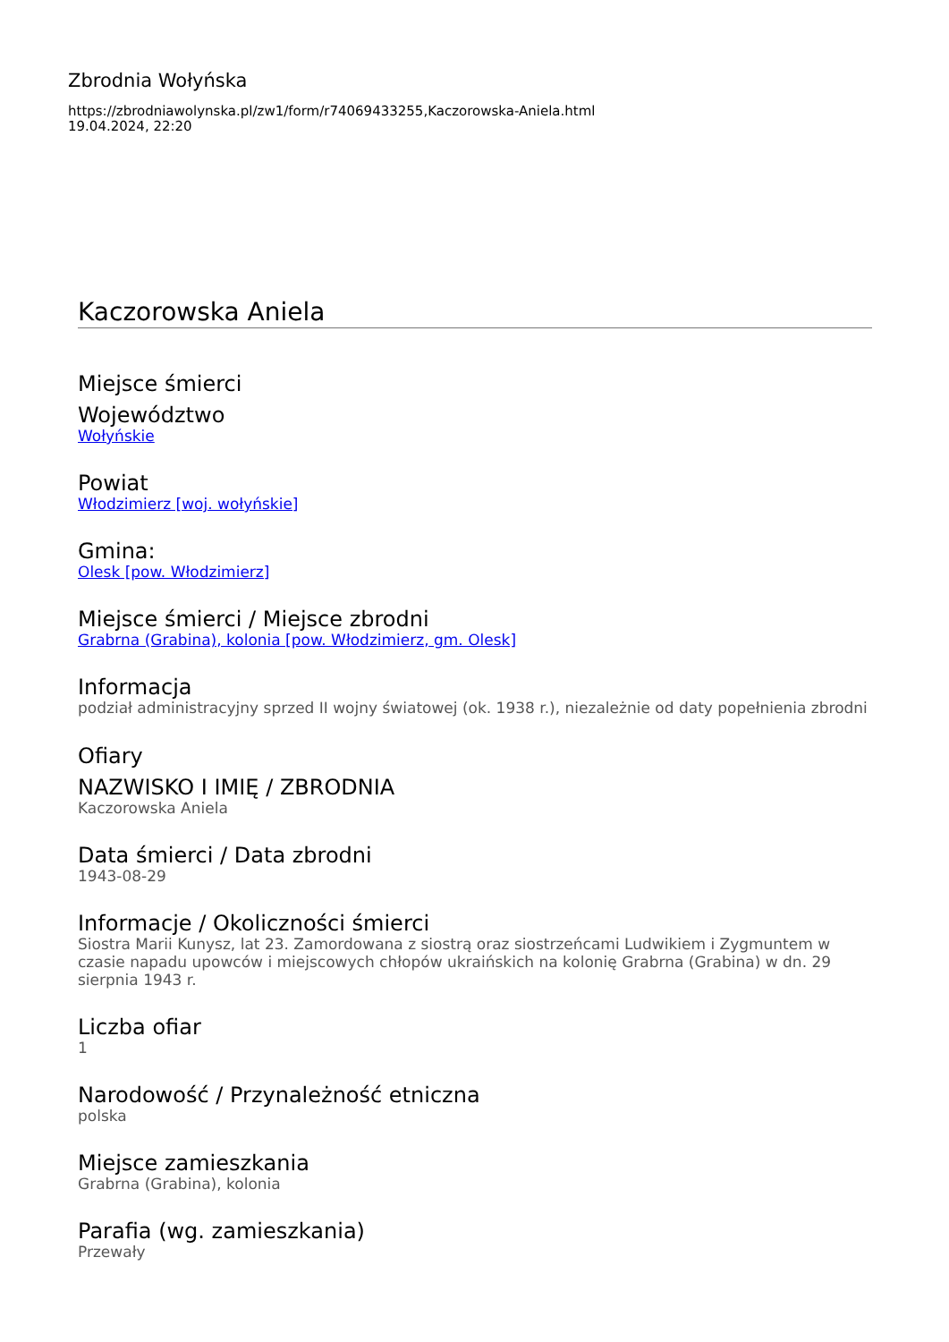Zbrodnia Wołyńska
https://zbrodniawolynska.pl/zw1/form/r74069433255,Kaczorowska-Aniela.html
19.04.2024, 22:20
Kaczorowska Aniela
Miejsce śmierci
Województwo
Wołyńskie
Powiat
Włodzimierz [woj. wołyńskie]
Gmina:
Olesk [pow. Włodzimierz]
Miejsce śmierci / Miejsce zbrodni
Grabrna (Grabina), kolonia [pow. Włodzimierz, gm. Olesk]
Informacja
podział administracyjny sprzed II wojny światowej (ok. 1938 r.), niezależnie od daty popełnienia zbrodni
Ofiary
NAZWISKO I IMIĘ / ZBRODNIA
Kaczorowska Aniela
Data śmierci / Data zbrodni
1943-08-29
Informacje / Okoliczności śmierci
Siostra Marii Kunysz, lat 23. Zamordowana z siostrą oraz siostrzeńcami Ludwikiem i Zygmuntem w czasie napadu upowców i miejscowych chłopów ukraińskich na kolonię Grabrna (Grabina) w dn. 29 sierpnia 1943 r.
Liczba ofiar
1
Narodowość / Przynależność etniczna
polska
Miejsce zamieszkania
Grabrna (Grabina), kolonia
Parafia (wg. zamieszkania)
Przewały